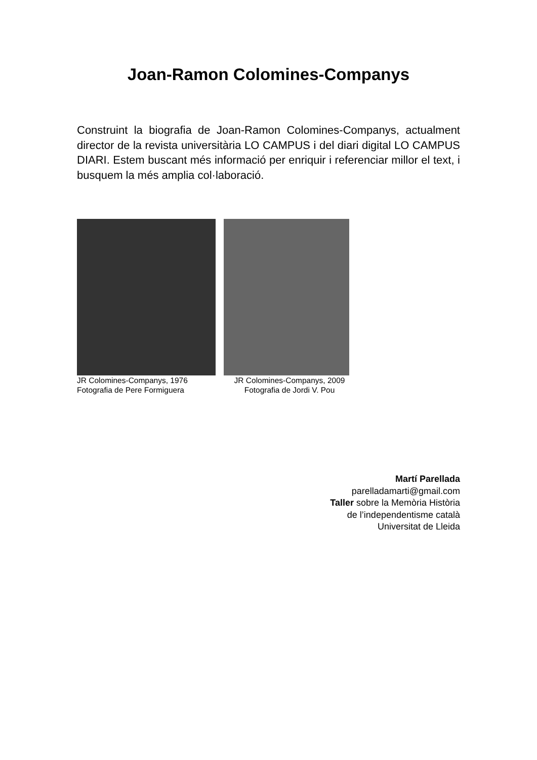Joan-Ramon Colomines-Companys
Construint la biografia de Joan-Ramon Colomines-Companys, actualment director de la revista universitària LO CAMPUS i del diari digital LO CAMPUS DIARI. Estem buscant més informació per enriquir i referenciar millor el text, i busquem la més amplia col·laboració.
JR Colomines-Companys, 1976
Fotografia de Pere Formiguera
JR Colomines-Companys, 2009
Fotografia de Jordi V. Pou
Martí Parellada
parelladamarti@gmail.com
Taller sobre la Memòria Història
de l’independentisme català
Universitat de Lleida